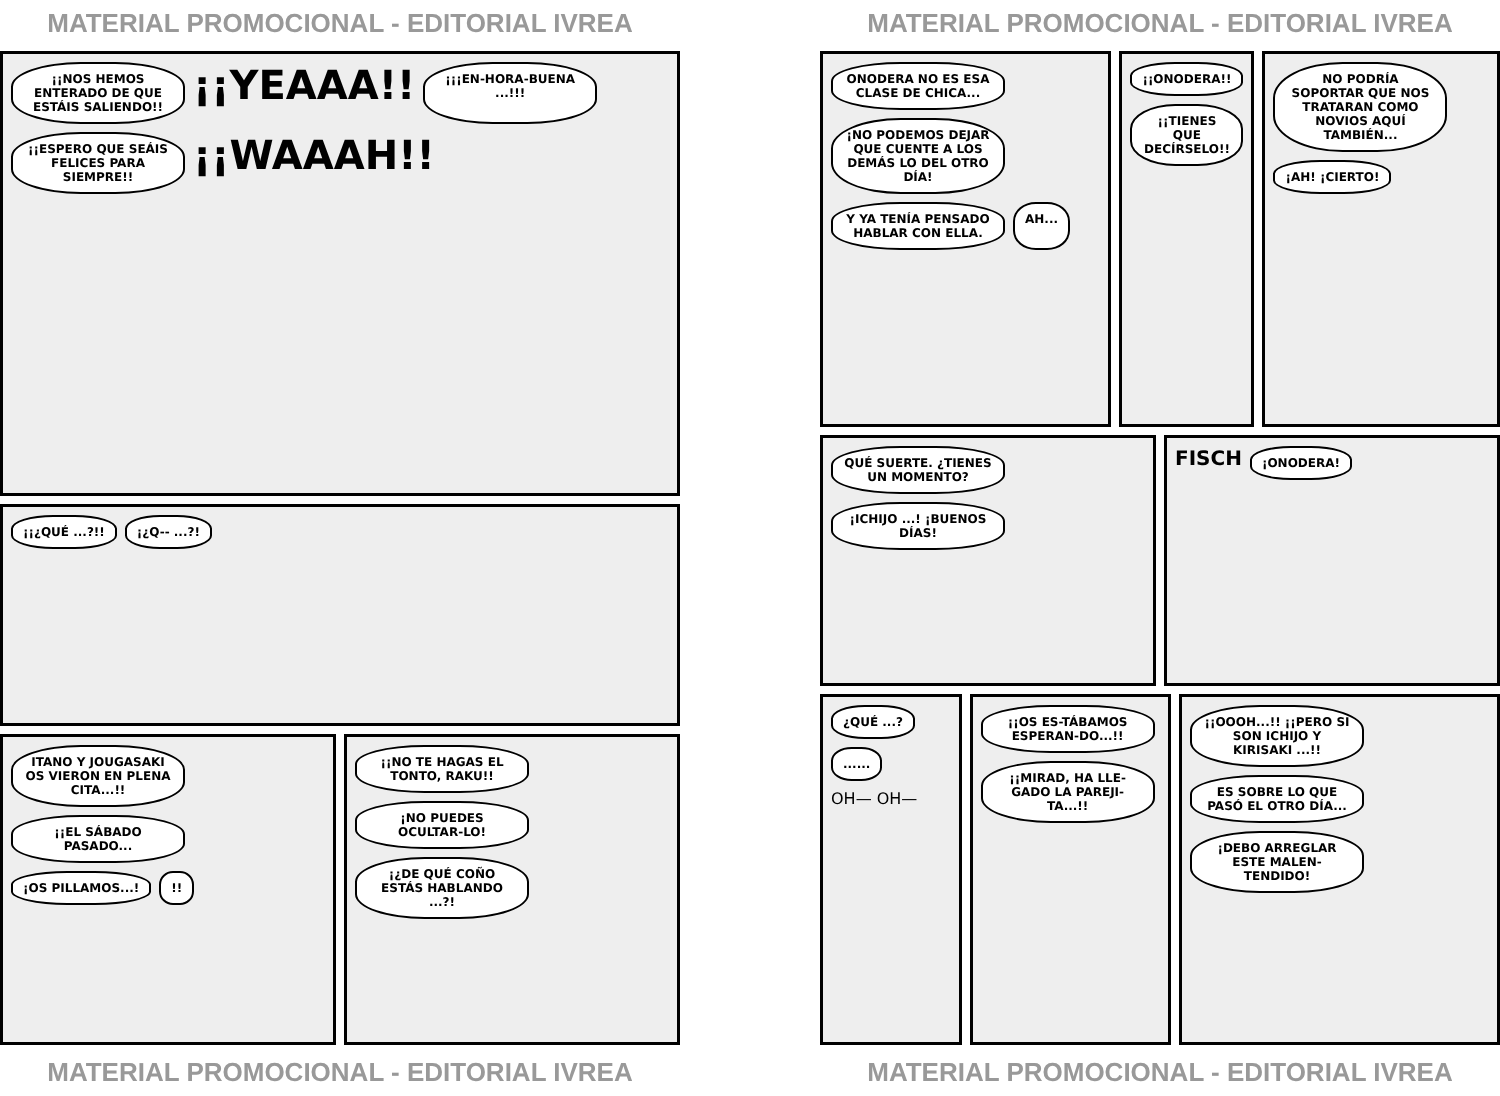MATERIAL PROMOCIONAL - EDITORIAL IVREA
¡¡NOS HEMOS ENTERADO DE QUE ESTÁIS SALIENDO!!
¡¡YEAAA!!
¡¡¡EN-HORA-BUENA ...!!!
¡¡ESPERO QUE SEÁIS FELICES PARA SIEMPRE!!
¡¡WAAAH!!
¡¡¿QUÉ ...?!!
¡¿Q-- ...?!
ITANO Y JOUGASAKI OS VIERON EN PLENA CITA...!!
¡¡EL SÁBADO PASADO...
¡OS PILLAMOS...!
!!
¡¡NO TE HAGAS EL TONTO, RAKU!!
¡NO PUEDES OCULTAR-LO!
¡¿DE QUÉ COÑO ESTÁS HABLANDO ...?!
MATERIAL PROMOCIONAL - EDITORIAL IVREA
MATERIAL PROMOCIONAL - EDITORIAL IVREA
ONODERA NO ES ESA CLASE DE CHICA...
¡NO PODEMOS DEJAR QUE CUENTE A LOS DEMÁS LO DEL OTRO DÍA!
Y YA TENÍA PENSADO HABLAR CON ELLA.
AH...
¡¡ONODERA!!
¡¡TIENES QUE DECÍRSELO!!
NO PODRÍA SOPORTAR QUE NOS TRATARAN COMO NOVIOS AQUÍ TAMBIÉN...
¡AH! ¡CIERTO!
QUÉ SUERTE. ¿TIENES UN MOMENTO?
¡ICHIJO ...! ¡BUENOS DÍAS!
FISCH
¡ONODERA!
¿QUÉ ...?
......
OH— OH—
¡¡OS ES-TÁBAMOS ESPERAN-DO...!!
¡¡MIRAD, HA LLE-GADO LA PAREJI-TA...!!
¡¡OOOH...!! ¡¡PERO SI SON ICHIJO Y KIRISAKI ...!!
ES SOBRE LO QUE PASÓ EL OTRO DÍA...
¡DEBO ARREGLAR ESTE MALEN-TENDIDO!
MATERIAL PROMOCIONAL - EDITORIAL IVREA